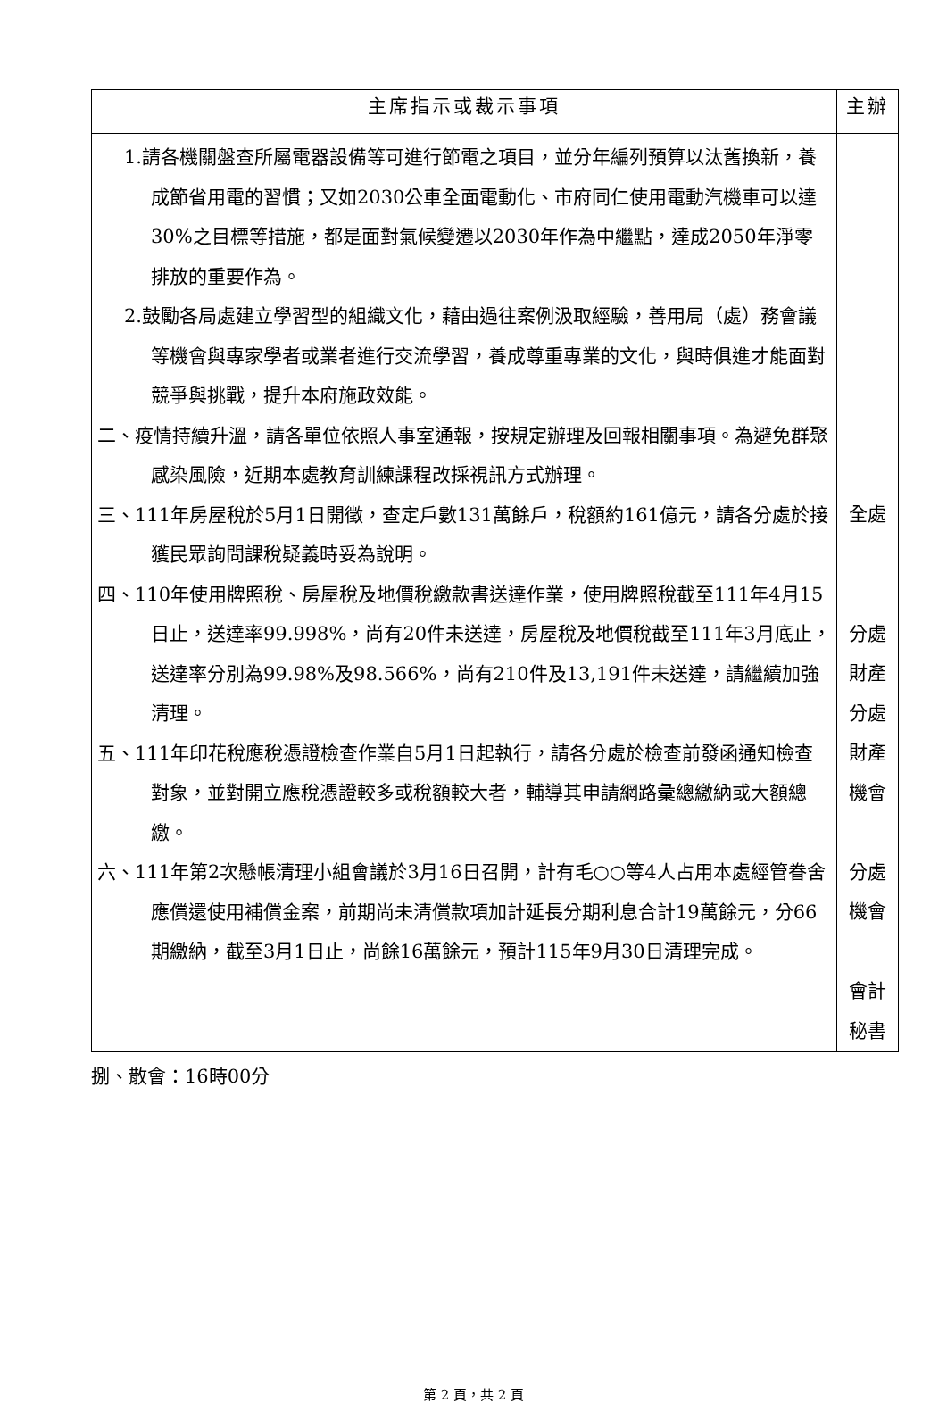| 主席指示或裁示事項 | 主辦 |
| --- | --- |
| 1.請各機關盤查所屬電器設備等可進行節電之項目，並分年編列預算以汰舊換新，養成節省用電的習慣；又如2030公車全面電動化、市府同仁使用電動汽機車可以達30%之目標等措施，都是面對氣候變遷以2030年作為中繼點，達成2050年淨零排放的重要作為。 2.鼓勵各局處建立學習型的組織文化，藉由過往案例汲取經驗，善用局（處）務會議等機會與專家學者或業者進行交流學習，養成尊重專業的文化，與時俱進才能面對競爭與挑戰，提升本府施政效能。 二、疫情持續升溫，請各單位依照人事室通報，按規定辦理及回報相關事項。為避免群聚感染風險，近期本處教育訓練課程改採視訊方式辦理。 三、111年房屋稅於5月1日開徵，查定戶數131萬餘戶，稅額約161億元，請各分處於接獲民眾詢問課稅疑義時妥為說明。 四、110年使用牌照稅、房屋稅及地價稅繳款書送達作業，使用牌照稅截至111年4月15日止，送達率99.998%，尚有20件未送達，房屋稅及地價稅截至111年3月底止，送達率分別為99.98%及98.566%，尚有210件及13,191件未送達，請繼續加強清理。 五、111年印花稅應稅憑證檢查作業自5月1日起執行，請各分處於檢查前發函通知檢查對象，並對開立應稅憑證較多或稅額較大者，輔導其申請網路彙總繳納或大額總繳。 六、111年第2次懸帳清理小組會議於3月16日召開，計有毛○○等4人占用本處經管眷舍應償還使用補償金案，前期尚未清償款項加計延長分期利息合計19萬餘元，分66期繳納，截至3月1日止，尚餘16萬餘元，預計115年9月30日清理完成。 | 全處 分處 財產 分處 財產 機會 分處 機會 會計 秘書 |
捌、散會：16時00分
第 2 頁，共 2 頁